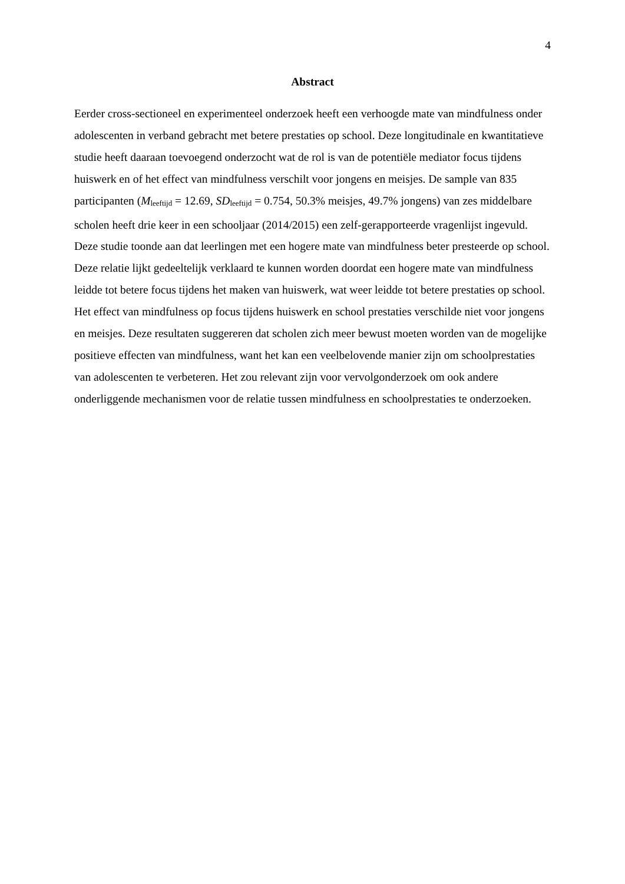4
Abstract
Eerder cross-sectioneel en experimenteel onderzoek heeft een verhoogde mate van mindfulness onder adolescenten in verband gebracht met betere prestaties op school. Deze longitudinale en kwantitatieve studie heeft daaraan toevoegend onderzocht wat de rol is van de potentiële mediator focus tijdens huiswerk en of het effect van mindfulness verschilt voor jongens en meisjes. De sample van 835 participanten (M<sub>leeftijd</sub> = 12.69, SD<sub>leeftijd</sub> = 0.754, 50.3% meisjes, 49.7% jongens) van zes middelbare scholen heeft drie keer in een schooljaar (2014/2015) een zelf-gerapporteerde vragenlijst ingevuld. Deze studie toonde aan dat leerlingen met een hogere mate van mindfulness beter presteerde op school. Deze relatie lijkt gedeeltelijk verklaard te kunnen worden doordat een hogere mate van mindfulness leidde tot betere focus tijdens het maken van huiswerk, wat weer leidde tot betere prestaties op school. Het effect van mindfulness op focus tijdens huiswerk en school prestaties verschilde niet voor jongens en meisjes. Deze resultaten suggereren dat scholen zich meer bewust moeten worden van de mogelijke positieve effecten van mindfulness, want het kan een veelbelovende manier zijn om schoolprestaties van adolescenten te verbeteren. Het zou relevant zijn voor vervolgonderzoek om ook andere onderliggende mechanismen voor de relatie tussen mindfulness en schoolprestaties te onderzoeken.